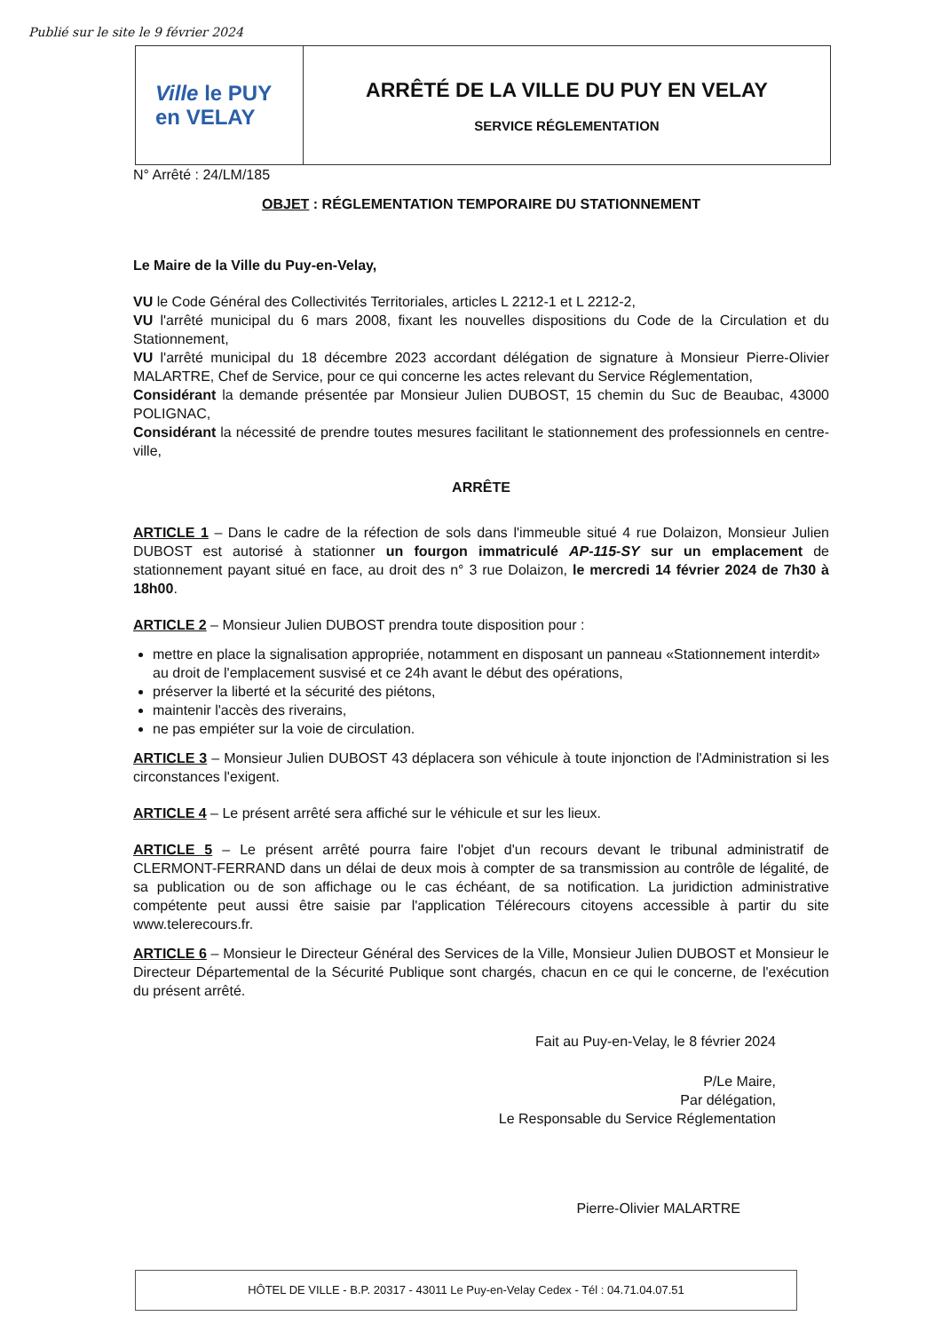Publié sur le site le 9 février 2024
Ville le PUY
en VELAY
ARRÊTÉ DE LA VILLE DU PUY EN VELAY
SERVICE RÉGLEMENTATION
N° Arrêté : 24/LM/185
OBJET : RÉGLEMENTATION TEMPORAIRE DU STATIONNEMENT
Le Maire de la Ville du Puy-en-Velay,
VU le Code Général des Collectivités Territoriales, articles L 2212-1 et L 2212-2,
VU l'arrêté municipal du 6 mars 2008, fixant les nouvelles dispositions du Code de la Circulation et du Stationnement,
VU l'arrêté municipal du 18 décembre 2023 accordant délégation de signature à Monsieur Pierre-Olivier MALARTRE, Chef de Service, pour ce qui concerne les actes relevant du Service Réglementation,
Considérant la demande présentée par Monsieur Julien DUBOST, 15 chemin du Suc de Beaubac, 43000 POLIGNAC,
Considérant la nécessité de prendre toutes mesures facilitant le stationnement des professionnels en centre-ville,
ARRÊTE
ARTICLE 1 – Dans le cadre de la réfection de sols dans l'immeuble situé 4 rue Dolaizon, Monsieur Julien DUBOST est autorisé à stationner un fourgon immatriculé AP-115-SY sur un emplacement de stationnement payant situé en face, au droit des n° 3 rue Dolaizon, le mercredi 14 février 2024 de 7h30 à 18h00.
ARTICLE 2 – Monsieur Julien DUBOST prendra toute disposition pour :
mettre en place la signalisation appropriée, notamment en disposant un panneau «Stationnement interdit» au droit de l'emplacement susvisé et ce 24h avant le début des opérations,
préserver la liberté et la sécurité des piétons,
maintenir l'accès des riverains,
ne pas empiéter sur la voie de circulation.
ARTICLE 3 – Monsieur Julien DUBOST 43 déplacera son véhicule à toute injonction de l'Administration si les circonstances l'exigent.
ARTICLE 4 – Le présent arrêté sera affiché sur le véhicule et sur les lieux.
ARTICLE 5 – Le présent arrêté pourra faire l'objet d'un recours devant le tribunal administratif de CLERMONT-FERRAND dans un délai de deux mois à compter de sa transmission au contrôle de légalité, de sa publication ou de son affichage ou le cas échéant, de sa notification. La juridiction administrative compétente peut aussi être saisie par l'application Télérecours citoyens accessible à partir du site www.telerecours.fr.
ARTICLE 6 – Monsieur le Directeur Général des Services de la Ville, Monsieur Julien DUBOST et Monsieur le Directeur Départemental de la Sécurité Publique sont chargés, chacun en ce qui le concerne, de l'exécution du présent arrêté.
Fait au Puy-en-Velay, le 8 février 2024
P/Le Maire,
Par délégation,
Le Responsable du Service Réglementation
Pierre-Olivier MALARTRE
HÔTEL DE VILLE - B.P. 20317 - 43011 Le Puy-en-Velay Cedex - Tél : 04.71.04.07.51